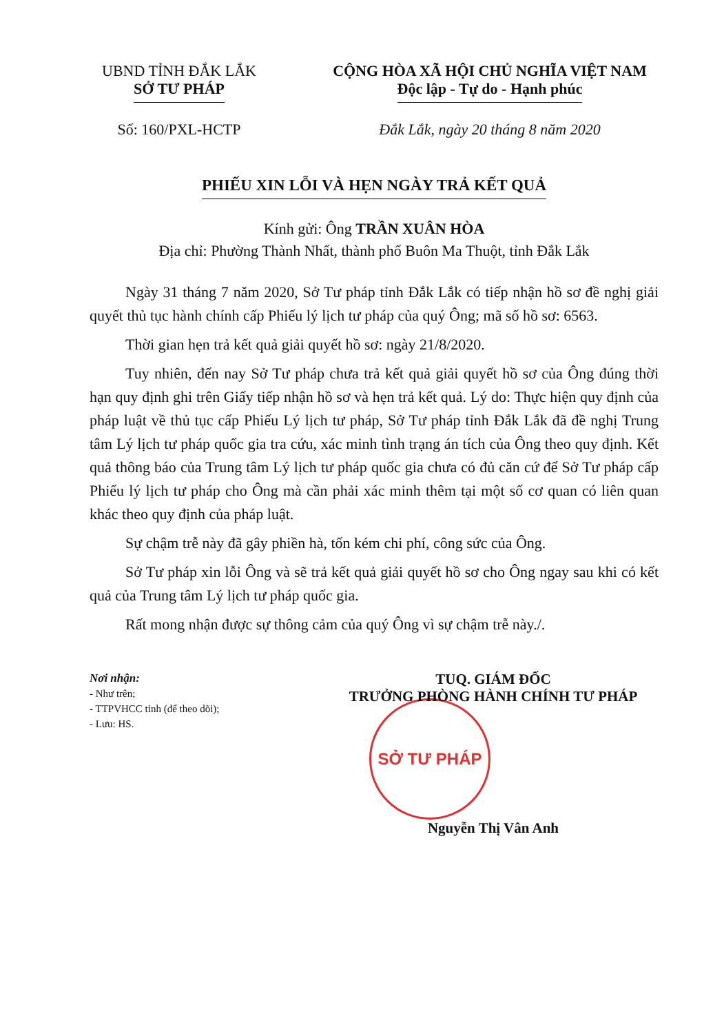UBND TỈNH ĐẮK LẮK
SỞ TƯ PHÁP
Số: 160/PXL-HCTP
CỘNG HÒA XÃ HỘI CHỦ NGHĨA VIỆT NAM
Độc lập - Tự do - Hạnh phúc
Đắk Lắk, ngày 20 tháng 8 năm 2020
PHIẾU XIN LỖI VÀ HẸN NGÀY TRẢ KẾT QUẢ
Kính gửi: Ông TRẦN XUÂN HÒA
Địa chỉ: Phường Thành Nhất, thành phố Buôn Ma Thuột, tỉnh Đắk Lắk
Ngày 31 tháng 7 năm 2020, Sở Tư pháp tỉnh Đắk Lắk có tiếp nhận hồ sơ đề nghị giải quyết thủ tục hành chính cấp Phiếu lý lịch tư pháp của quý Ông; mã số hồ sơ: 6563.
Thời gian hẹn trả kết quả giải quyết hồ sơ: ngày 21/8/2020.
Tuy nhiên, đến nay Sở Tư pháp chưa trả kết quả giải quyết hồ sơ của Ông đúng thời hạn quy định ghi trên Giấy tiếp nhận hồ sơ và hẹn trả kết quả. Lý do: Thực hiện quy định của pháp luật về thủ tục cấp Phiếu Lý lịch tư pháp, Sở Tư pháp tỉnh Đắk Lắk đã đề nghị Trung tâm Lý lịch tư pháp quốc gia tra cứu, xác minh tình trạng án tích của Ông theo quy định. Kết quả thông báo của Trung tâm Lý lịch tư pháp quốc gia chưa có đủ căn cứ để Sở Tư pháp cấp Phiếu lý lịch tư pháp cho Ông mà cần phải xác minh thêm tại một số cơ quan có liên quan khác theo quy định của pháp luật.
Sự chậm trễ này đã gây phiền hà, tốn kém chi phí, công sức của Ông.
Sở Tư pháp xin lỗi Ông và sẽ trả kết quả giải quyết hồ sơ cho Ông ngay sau khi có kết quả của Trung tâm Lý lịch tư pháp quốc gia.
Rất mong nhận được sự thông cảm của quý Ông vì sự chậm trễ này./.
Nơi nhận:
- Như trên;
- TTPVHCC tỉnh (để theo dõi);
- Lưu: HS.
TUQ. GIÁM ĐỐC
TRƯỞNG PHÒNG HÀNH CHÍNH TƯ PHÁP
SỞ TƯ PHÁP
Nguyễn Thị Vân Anh